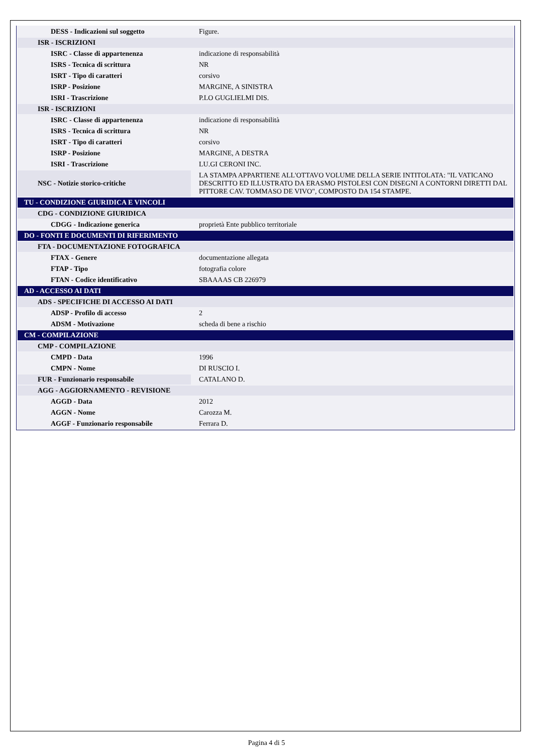| DESS - Indicazioni sul soggetto | Figure. |
| ISR - ISCRIZIONI | |
| ISRC - Classe di appartenenza | indicazione di responsabilità |
| ISRS - Tecnica di scrittura | NR |
| ISRT - Tipo di caratteri | corsivo |
| ISRP - Posizione | MARGINE, A SINISTRA |
| ISRI - Trascrizione | P.LO GUGLIELMI DIS. |
| ISR - ISCRIZIONI | |
| ISRC - Classe di appartenenza | indicazione di responsabilità |
| ISRS - Tecnica di scrittura | NR |
| ISRT - Tipo di caratteri | corsivo |
| ISRP - Posizione | MARGINE, A DESTRA |
| ISRI - Trascrizione | LU.GI CERONI INC. |
| NSC - Notizie storico-critiche | LA STAMPA APPARTIENE ALL'OTTAVO VOLUME DELLA SERIE INTITOLATA: "IL VATICANO DESCRITTO ED ILLUSTRATO DA ERASMO PISTOLESI CON DISEGNI A CONTORNI DIRETTI DAL PITTORE CAV. TOMMASO DE VIVO", COMPOSTO DA 154 STAMPE. |
| TU - CONDIZIONE GIURIDICA E VINCOLI | |
| CDG - CONDIZIONE GIURIDICA | |
| CDGG - Indicazione generica | proprietà Ente pubblico territoriale |
| DO - FONTI E DOCUMENTI DI RIFERIMENTO | |
| FTA - DOCUMENTAZIONE FOTOGRAFICA | |
| FTAX - Genere | documentazione allegata |
| FTAP - Tipo | fotografia colore |
| FTAN - Codice identificativo | SBAAAAS CB 226979 |
| AD - ACCESSO AI DATI | |
| ADS - SPECIFICHE DI ACCESSO AI DATI | |
| ADSP - Profilo di accesso | 2 |
| ADSM - Motivazione | scheda di bene a rischio |
| CM - COMPILAZIONE | |
| CMP - COMPILAZIONE | |
| CMPD - Data | 1996 |
| CMPN - Nome | DI RUSCIO I. |
| FUR - Funzionario responsabile | CATALANO D. |
| AGG - AGGIORNAMENTO - REVISIONE | |
| AGGD - Data | 2012 |
| AGGN - Nome | Carozza M. |
| AGGF - Funzionario responsabile | Ferrara D. |
Pagina 4 di 5